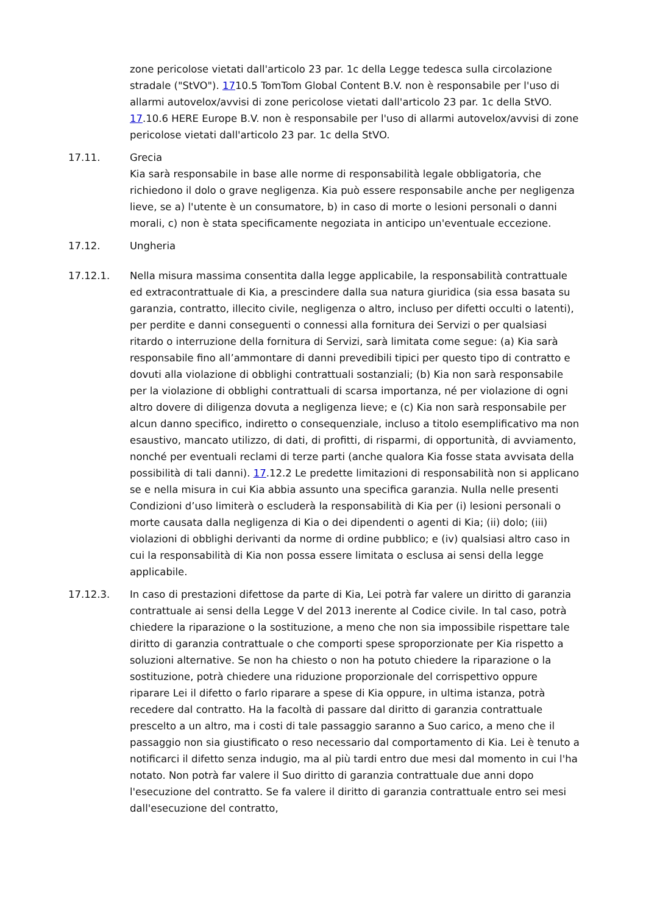zone pericolose vietati dall'articolo 23 par. 1c della Legge tedesca sulla circolazione stradale ("StVO"). 1710.5 TomTom Global Content B.V. non è responsabile per l'uso di allarmi autovelox/avvisi di zone pericolose vietati dall'articolo 23 par. 1c della StVO. 17.10.6 HERE Europe B.V. non è responsabile per l'uso di allarmi autovelox/avvisi di zone pericolose vietati dall'articolo 23 par. 1c della StVO.
17.11. Grecia
Kia sarà responsabile in base alle norme di responsabilità legale obbligatoria, che richiedono il dolo o grave negligenza. Kia può essere responsabile anche per negligenza lieve, se a) l'utente è un consumatore, b) in caso di morte o lesioni personali o danni morali, c) non è stata specificamente negoziata in anticipo un'eventuale eccezione.
17.12. Ungheria
17.12.1. Nella misura massima consentita dalla legge applicabile, la responsabilità contrattuale ed extracontrattuale di Kia, a prescindere dalla sua natura giuridica (sia essa basata su garanzia, contratto, illecito civile, negligenza o altro, incluso per difetti occulti o latenti), per perdite e danni conseguenti o connessi alla fornitura dei Servizi o per qualsiasi ritardo o interruzione della fornitura di Servizi, sarà limitata come segue: (a) Kia sarà responsabile fino all’ammontare di danni prevedibili tipici per questo tipo di contratto e dovuti alla violazione di obblighi contrattuali sostanziali; (b) Kia non sarà responsabile per la violazione di obblighi contrattuali di scarsa importanza, né per violazione di ogni altro dovere di diligenza dovuta a negligenza lieve; e (c) Kia non sarà responsabile per alcun danno specifico, indiretto o consequenziale, incluso a titolo esemplificativo ma non esaustivo, mancato utilizzo, di dati, di profitti, di risparmi, di opportunità, di avviamento, nonché per eventuali reclami di terze parti (anche qualora Kia fosse stata avvisata della possibilità di tali danni). 17.12.2 Le predette limitazioni di responsabilità non si applicano se e nella misura in cui Kia abbia assunto una specifica garanzia. Nulla nelle presenti Condizioni d’uso limiterà o escluderà la responsabilità di Kia per (i) lesioni personali o morte causata dalla negligenza di Kia o dei dipendenti o agenti di Kia; (ii) dolo; (iii) violazioni di obblighi derivanti da norme di ordine pubblico; e (iv) qualsiasi altro caso in cui la responsabilità di Kia non possa essere limitata o esclusa ai sensi della legge applicabile.
17.12.3. In caso di prestazioni difettose da parte di Kia, Lei potrà far valere un diritto di garanzia contrattuale ai sensi della Legge V del 2013 inerente al Codice civile. In tal caso, potrà chiedere la riparazione o la sostituzione, a meno che non sia impossibile rispettare tale diritto di garanzia contrattuale o che comporti spese sproporzionate per Kia rispetto a soluzioni alternative. Se non ha chiesto o non ha potuto chiedere la riparazione o la sostituzione, potrà chiedere una riduzione proporzionale del corrispettivo oppure riparare Lei il difetto o farlo riparare a spese di Kia oppure, in ultima istanza, potrà recedere dal contratto. Ha la facoltà di passare dal diritto di garanzia contrattuale prescelto a un altro, ma i costi di tale passaggio saranno a Suo carico, a meno che il passaggio non sia giustificato o reso necessario dal comportamento di Kia. Lei è tenuto a notificarci il difetto senza indugio, ma al più tardi entro due mesi dal momento in cui l'ha notato. Non potrà far valere il Suo diritto di garanzia contrattuale due anni dopo l'esecuzione del contratto. Se fa valere il diritto di garanzia contrattuale entro sei mesi dall'esecuzione del contratto,